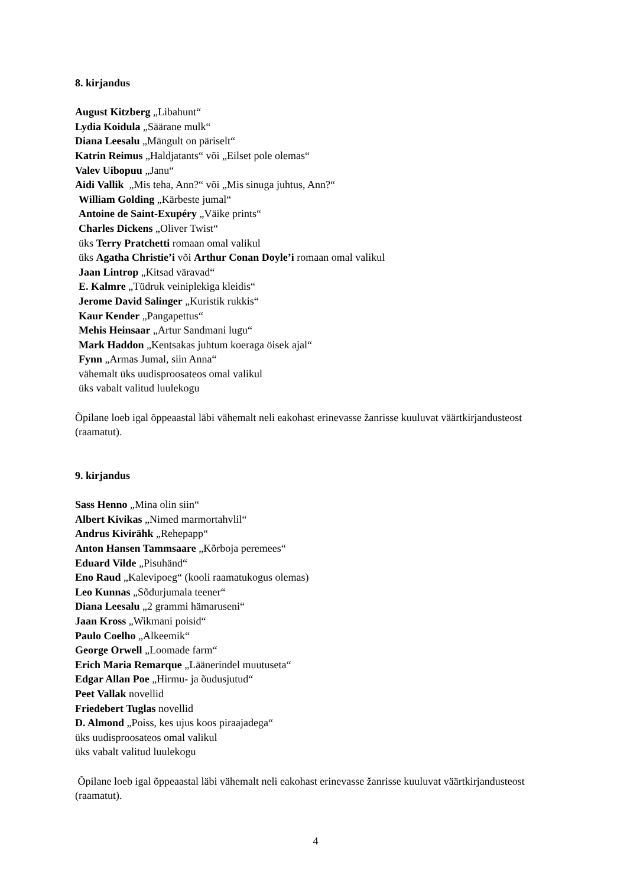8. kirjandus
August Kitzberg „Libahunt“
Lydia Koidula „Säärane mulk“
Diana Leesalu „Mängult on päriselt“
Katrin Reimus „Haldjatants“ või „Eilset pole olemas“
Valev Uibopuu „Janu“
Aidi Vallik „Mis teha, Ann?“ või „Mis sinuga juhtus, Ann?“
William Golding „Kärbeste jumal“
Antoine de Saint-Exupéry „Väike prints“
Charles Dickens „Oliver Twist“
üks Terry Pratchetti romaan omal valikul
üks Agatha Christie’i või Arthur Conan Doyle’i romaan omal valikul
Jaan Lintrop „Kitsad väravad“
E. Kalmre „Tüdruk veiniplekiga kleidis“
Jerome David Salinger „Kuristik rukkis“
Kaur Kender „Pangapettus“
Mehis Heinsaar „Artur Sandmani lugu“
Mark Haddon „Kentsakas juhtum koeraga öisek ajal“
Fynn „Armas Jumal, siin Anna“
vähemalt üks uudisproosateos omal valikul
üks vabalt valitud luulekogu
Õpilane loeb igal õppeaastal läbi vähemalt neli eakohast erinevasse žanrisse kuuluvat väärtkirjandusteost (raamatut).
9. kirjandus
Sass Henno „Mina olin siin“
Albert Kivikas „Nimed marmortahvlil“
Andrus Kivirähk „Rehepapp“
Anton Hansen Tammsaare „Kõrboja peremees“
Eduard Vilde „Pisuhänd“
Eno Raud „Kalevipoeg“ (kooli raamatukogus olemas)
Leo Kunnas „Sõdurjumala teener“
Diana Leesalu „2 grammi hämaruseni“
Jaan Kross „Wikmani poisid“
Paulo Coelho „Alkeemik“
George Orwell „Loomade farm“
Erich Maria Remarque „Läänerindel muutuseta“
Edgar Allan Poe „Hirmu- ja õudusjutud“
Peet Vallak novellid
Friedebert Tuglas novellid
D. Almond „Poiss, kes ujus koos piraajadega“
üks uudisproosateos omal valikul
üks vabalt valitud luulekogu
Õpilane loeb igal õppeaastal läbi vähemalt neli eakohast erinevasse žanrisse kuuluvat väärtkirjandusteost (raamatut).
4